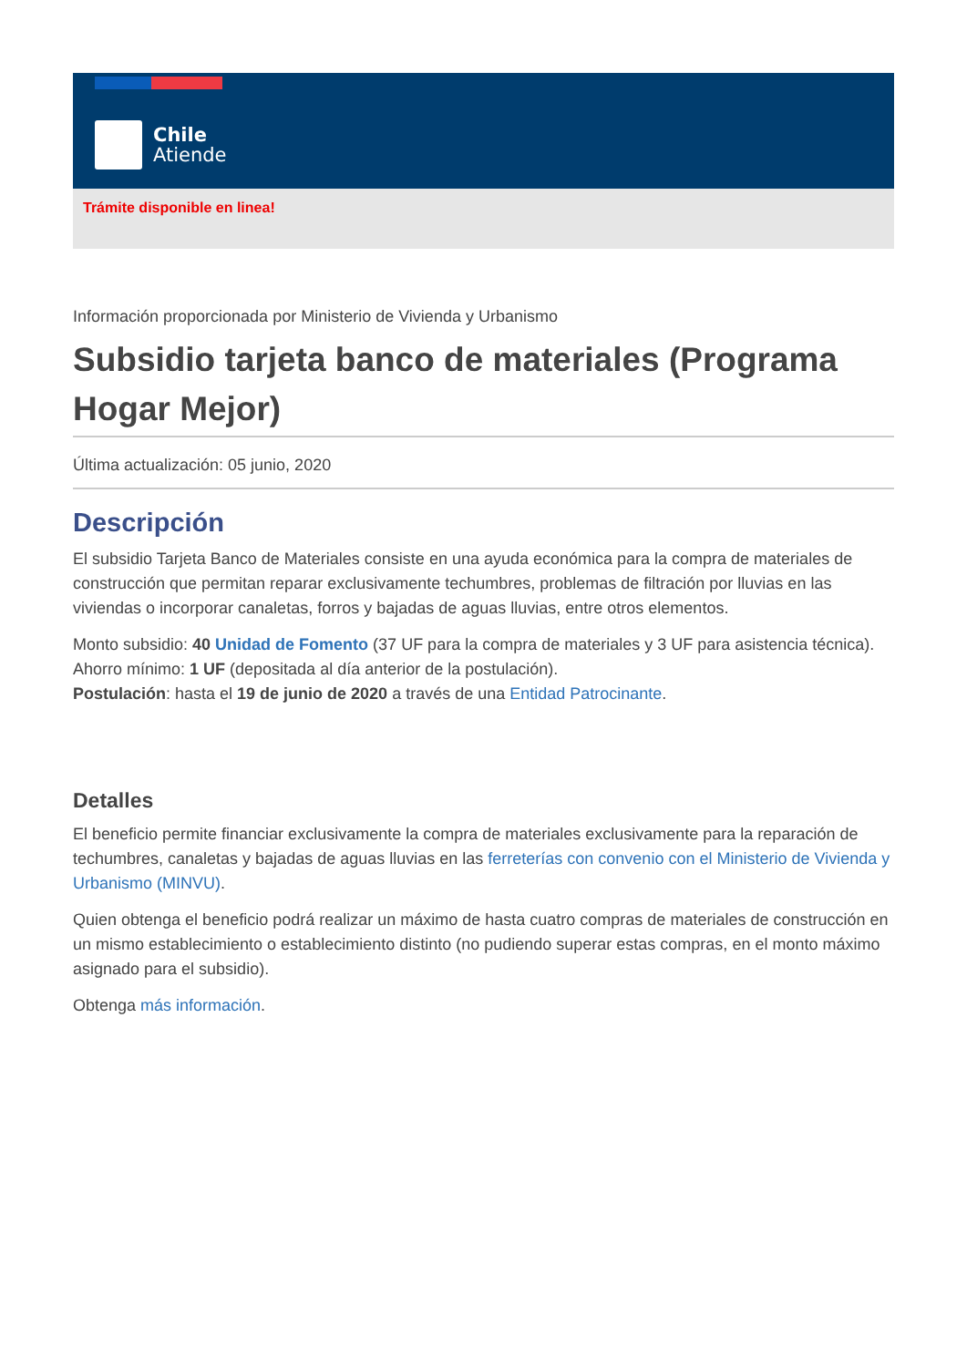Chile
Atiende
Trámite disponible en linea!
Información proporcionada por Ministerio de Vivienda y Urbanismo
Subsidio tarjeta banco de materiales (Programa Hogar Mejor)
Última actualización: 05 junio, 2020
Descripción
El subsidio Tarjeta Banco de Materiales consiste en una ayuda económica para la compra de materiales de construcción que permitan reparar exclusivamente techumbres, problemas de filtración por lluvias en las viviendas o incorporar canaletas, forros y bajadas de aguas lluvias, entre otros elementos.
Monto subsidio: 40 Unidad de Fomento (37 UF para la compra de materiales y 3 UF para asistencia técnica).
Ahorro mínimo: 1 UF (depositada al día anterior de la postulación).
Postulación: hasta el 19 de junio de 2020 a través de una Entidad Patrocinante.
Detalles
El beneficio permite financiar exclusivamente la compra de materiales exclusivamente para la reparación de techumbres, canaletas y bajadas de aguas lluvias en las ferreterías con convenio con el Ministerio de Vivienda y Urbanismo (MINVU).
Quien obtenga el beneficio podrá realizar un máximo de hasta cuatro compras de materiales de construcción en un mismo establecimiento o establecimiento distinto (no pudiendo superar estas compras, en el monto máximo asignado para el subsidio).
Obtenga más información.